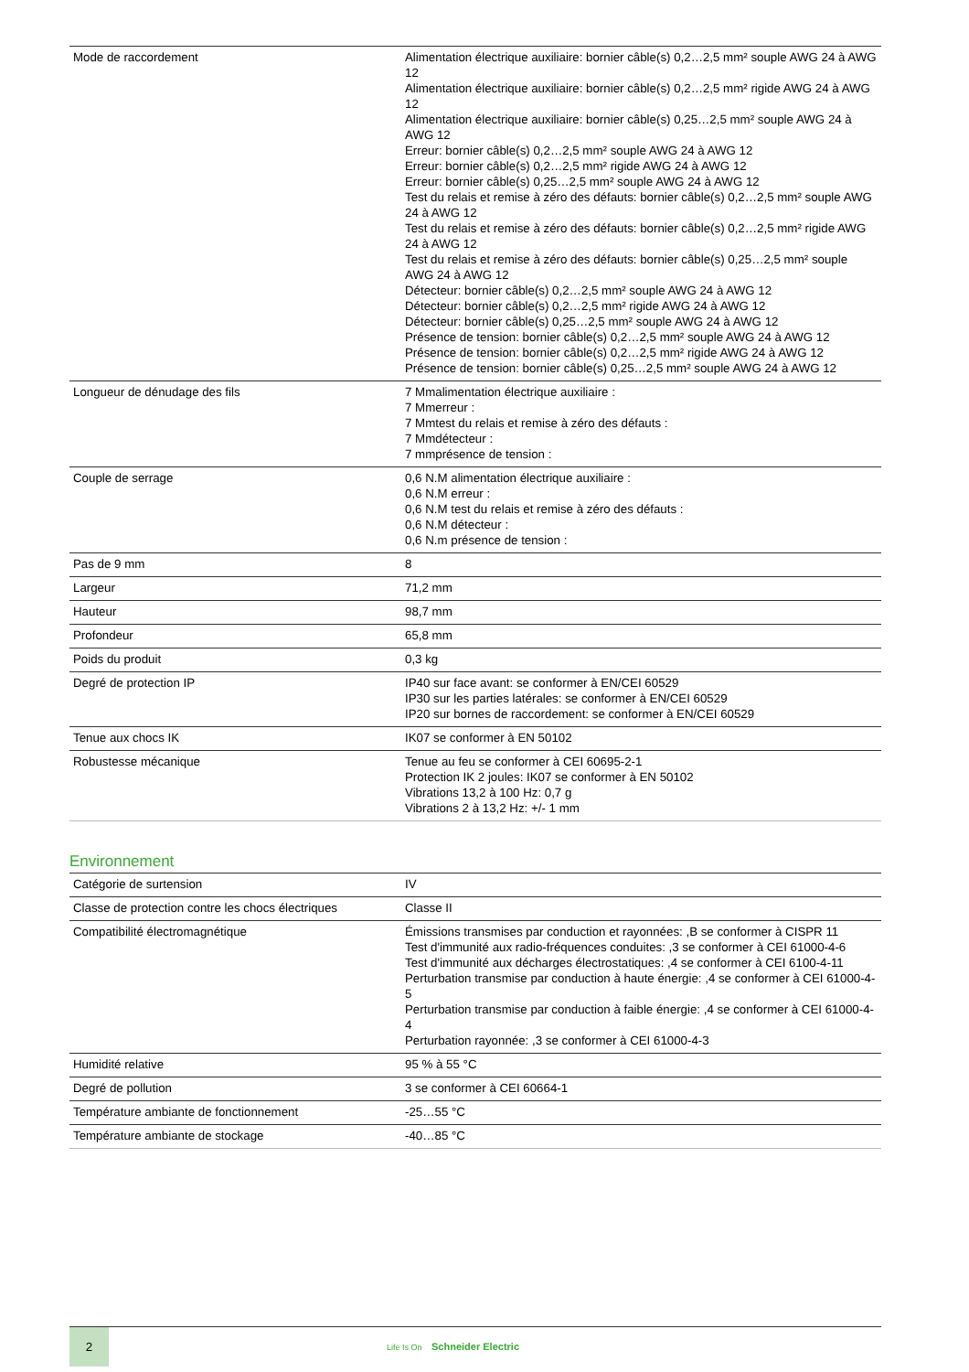| Mode de raccordement | Alimentation électrique auxiliaire: bornier câble(s) 0,2…2,5 mm² souple AWG 24 à AWG 12 Alimentation électrique auxiliaire: bornier câble(s) 0,2…2,5 mm² rigide AWG 24 à AWG 12 Alimentation électrique auxiliaire: bornier câble(s) 0,25…2,5 mm² souple AWG 24 à AWG 12 Erreur: bornier câble(s) 0,2…2,5 mm² souple AWG 24 à AWG 12 Erreur: bornier câble(s) 0,2…2,5 mm² rigide AWG 24 à AWG 12 Erreur: bornier câble(s) 0,25…2,5 mm² souple AWG 24 à AWG 12 Test du relais et remise à zéro des défauts: bornier câble(s) 0,2…2,5 mm² souple AWG 24 à AWG 12 Test du relais et remise à zéro des défauts: bornier câble(s) 0,2…2,5 mm² rigide AWG 24 à AWG 12 Test du relais et remise à zéro des défauts: bornier câble(s) 0,25…2,5 mm² souple AWG 24 à AWG 12 Détecteur: bornier câble(s) 0,2…2,5 mm² souple AWG 24 à AWG 12 Détecteur: bornier câble(s) 0,2…2,5 mm² rigide AWG 24 à AWG 12 Détecteur: bornier câble(s) 0,25…2,5 mm² souple AWG 24 à AWG 12 Présence de tension: bornier câble(s) 0,2…2,5 mm² souple AWG 24 à AWG 12 Présence de tension: bornier câble(s) 0,2…2,5 mm² rigide AWG 24 à AWG 12 Présence de tension: bornier câble(s) 0,25…2,5 mm² souple AWG 24 à AWG 12 |
| Longueur de dénudage des fils | 7 Mmalimentation électrique auxiliaire : 7 Mmerreur : 7 Mmtest du relais et remise à zéro des défauts : 7 Mmdétecteur : 7 mmprésence de tension : |
| Couple de serrage | 0,6 N.M alimentation électrique auxiliaire : 0,6 N.M erreur : 0,6 N.M test du relais et remise à zéro des défauts : 0,6 N.M détecteur : 0,6 N.m présence de tension : |
| Pas de 9 mm | 8 |
| Largeur | 71,2 mm |
| Hauteur | 98,7 mm |
| Profondeur | 65,8 mm |
| Poids du produit | 0,3 kg |
| Degré de protection IP | IP40 sur face avant: se conformer à EN/CEI 60529 IP30 sur les parties latérales: se conformer à EN/CEI 60529 IP20 sur bornes de raccordement: se conformer à EN/CEI 60529 |
| Tenue aux chocs IK | IK07 se conformer à EN 50102 |
| Robustesse mécanique | Tenue au feu se conformer à CEI 60695-2-1 Protection IK 2 joules: IK07 se conformer à EN 50102 Vibrations 13,2 à 100 Hz: 0,7 g Vibrations 2 à 13,2 Hz: +/- 1 mm |
Environnement
| Catégorie de surtension | IV |
| Classe de protection contre les chocs électriques | Classe II |
| Compatibilité électromagnétique | Émissions transmises par conduction et rayonnées: ,B se conformer à CISPR 11 Test d'immunité aux radio-fréquences conduites: ,3 se conformer à CEI 61000-4-6 Test d'immunité aux décharges électrostatiques: ,4 se conformer à CEI 6100-4-11 Perturbation transmise par conduction à haute énergie: ,4 se conformer à CEI 61000-4-5 Perturbation transmise par conduction à faible énergie: ,4 se conformer à CEI 61000-4-4 Perturbation rayonnée: ,3 se conformer à CEI 61000-4-3 |
| Humidité relative | 95 % à 55 °C |
| Degré de pollution | 3 se conformer à CEI 60664-1 |
| Température ambiante de fonctionnement | -25…55 °C |
| Température ambiante de stockage | -40…85 °C |
2
Life Is On Schneider Electric